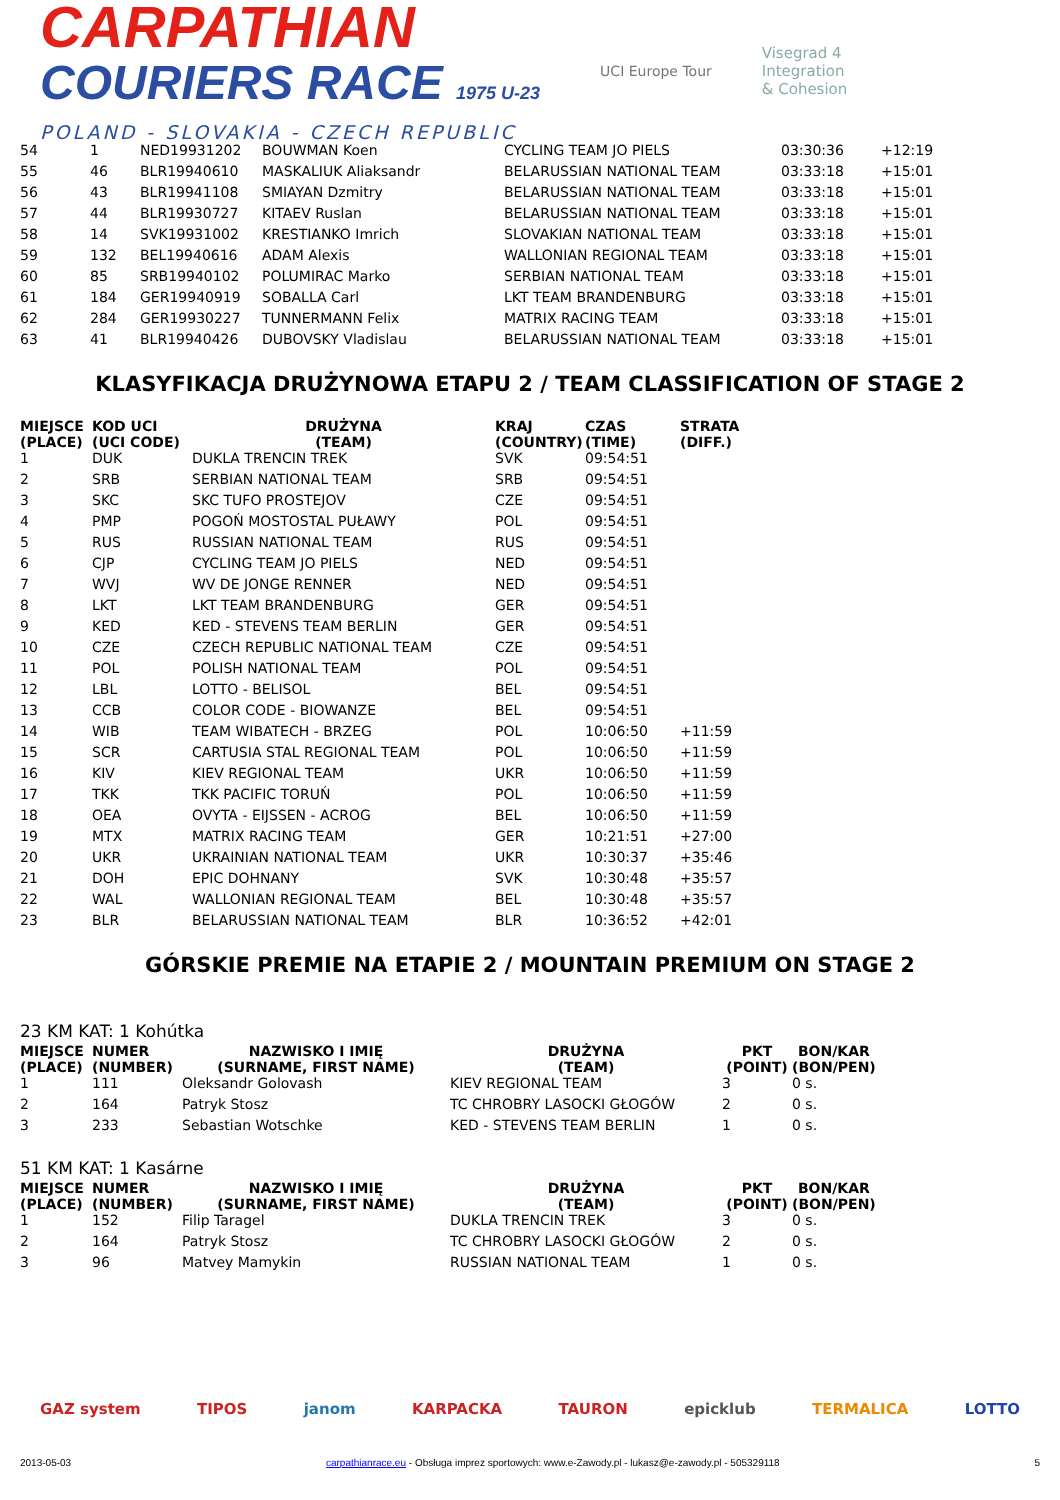CARPATHIAN
COURIERS RACE 1975 U-23
POLAND - SLOVAKIA - CZECH REPUBLIC
UCI Europe Tour
Visegrad 4
Integration
& Cohesion
| 54 | 1 | NED19931202 | BOUWMAN Koen | CYCLING TEAM JO PIELS | 03:30:36 | +12:19 |
| 55 | 46 | BLR19940610 | MASKALIUK Aliaksandr | BELARUSSIAN NATIONAL TEAM | 03:33:18 | +15:01 |
| 56 | 43 | BLR19941108 | SMIAYAN Dzmitry | BELARUSSIAN NATIONAL TEAM | 03:33:18 | +15:01 |
| 57 | 44 | BLR19930727 | KITAEV Ruslan | BELARUSSIAN NATIONAL TEAM | 03:33:18 | +15:01 |
| 58 | 14 | SVK19931002 | KRESTIANKO Imrich | SLOVAKIAN NATIONAL TEAM | 03:33:18 | +15:01 |
| 59 | 132 | BEL19940616 | ADAM Alexis | WALLONIAN REGIONAL TEAM | 03:33:18 | +15:01 |
| 60 | 85 | SRB19940102 | POLUMIRAC Marko | SERBIAN NATIONAL TEAM | 03:33:18 | +15:01 |
| 61 | 184 | GER19940919 | SOBALLA Carl | LKT TEAM BRANDENBURG | 03:33:18 | +15:01 |
| 62 | 284 | GER19930227 | TUNNERMANN Felix | MATRIX RACING TEAM | 03:33:18 | +15:01 |
| 63 | 41 | BLR19940426 | DUBOVSKY Vladislau | BELARUSSIAN NATIONAL TEAM | 03:33:18 | +15:01 |
KLASYFIKACJA DRUŻYNOWA ETAPU 2 / TEAM CLASSIFICATION OF STAGE 2
| MIEJSCE (PLACE) | KOD UCI (UCI CODE) | DRUŻYNA (TEAM) | KRAJ (COUNTRY) | CZAS (TIME) | STRATA (DIFF.) |
| --- | --- | --- | --- | --- | --- |
| 1 | DUK | DUKLA TRENCIN TREK | SVK | 09:54:51 | |
| 2 | SRB | SERBIAN NATIONAL TEAM | SRB | 09:54:51 | |
| 3 | SKC | SKC TUFO PROSTEJOV | CZE | 09:54:51 | |
| 4 | PMP | POGOŃ MOSTOSTAL PUŁAWY | POL | 09:54:51 | |
| 5 | RUS | RUSSIAN NATIONAL TEAM | RUS | 09:54:51 | |
| 6 | CJP | CYCLING TEAM JO PIELS | NED | 09:54:51 | |
| 7 | WVJ | WV DE JONGE RENNER | NED | 09:54:51 | |
| 8 | LKT | LKT TEAM BRANDENBURG | GER | 09:54:51 | |
| 9 | KED | KED - STEVENS TEAM BERLIN | GER | 09:54:51 | |
| 10 | CZE | CZECH REPUBLIC NATIONAL TEAM | CZE | 09:54:51 | |
| 11 | POL | POLISH NATIONAL TEAM | POL | 09:54:51 | |
| 12 | LBL | LOTTO - BELISOL | BEL | 09:54:51 | |
| 13 | CCB | COLOR CODE - BIOWANZE | BEL | 09:54:51 | |
| 14 | WIB | TEAM WIBATECH - BRZEG | POL | 10:06:50 | +11:59 |
| 15 | SCR | CARTUSIA STAL REGIONAL TEAM | POL | 10:06:50 | +11:59 |
| 16 | KIV | KIEV REGIONAL TEAM | UKR | 10:06:50 | +11:59 |
| 17 | TKK | TKK PACIFIC TORUŃ | POL | 10:06:50 | +11:59 |
| 18 | OEA | OVYTA - EIJSSEN - ACROG | BEL | 10:06:50 | +11:59 |
| 19 | MTX | MATRIX RACING TEAM | GER | 10:21:51 | +27:00 |
| 20 | UKR | UKRAINIAN NATIONAL TEAM | UKR | 10:30:37 | +35:46 |
| 21 | DOH | EPIC DOHNANY | SVK | 10:30:48 | +35:57 |
| 22 | WAL | WALLONIAN REGIONAL TEAM | BEL | 10:30:48 | +35:57 |
| 23 | BLR | BELARUSSIAN NATIONAL TEAM | BLR | 10:36:52 | +42:01 |
GÓRSKIE PREMIE NA ETAPIE 2 / MOUNTAIN PREMIUM ON STAGE 2
23 KM KAT: 1 Kohútka
| MIEJSCE (PLACE) | NUMER (NUMBER) | NAZWISKO I IMIĘ (SURNAME, FIRST NAME) | DRUŻYNA (TEAM) | PKT (POINT) | BON/KAR (BON/PEN) |
| --- | --- | --- | --- | --- | --- |
| 1 | 111 | Oleksandr Golovash | KIEV REGIONAL TEAM | 3 | 0 s. |
| 2 | 164 | Patryk Stosz | TC CHROBRY LASOCKI GŁOGÓW | 2 | 0 s. |
| 3 | 233 | Sebastian Wotschke | KED - STEVENS TEAM BERLIN | 1 | 0 s. |
51 KM KAT: 1 Kasárne
| MIEJSCE (PLACE) | NUMER (NUMBER) | NAZWISKO I IMIĘ (SURNAME, FIRST NAME) | DRUŻYNA (TEAM) | PKT (POINT) | BON/KAR (BON/PEN) |
| --- | --- | --- | --- | --- | --- |
| 1 | 152 | Filip Taragel | DUKLA TRENCIN TREK | 3 | 0 s. |
| 2 | 164 | Patryk Stosz | TC CHROBRY LASOCKI GŁOGÓW | 2 | 0 s. |
| 3 | 96 | Matvey Mamykin | RUSSIAN NATIONAL TEAM | 1 | 0 s. |
GAZ system TIPOS janom KARPACKA TAURON epicklub TERMALICA LOTTO
2013-05-03 carpathianrace.eu - Obsługa imprez sportowych: www.e-Zawody.pl - lukasz@e-zawody.pl - 505329118 5